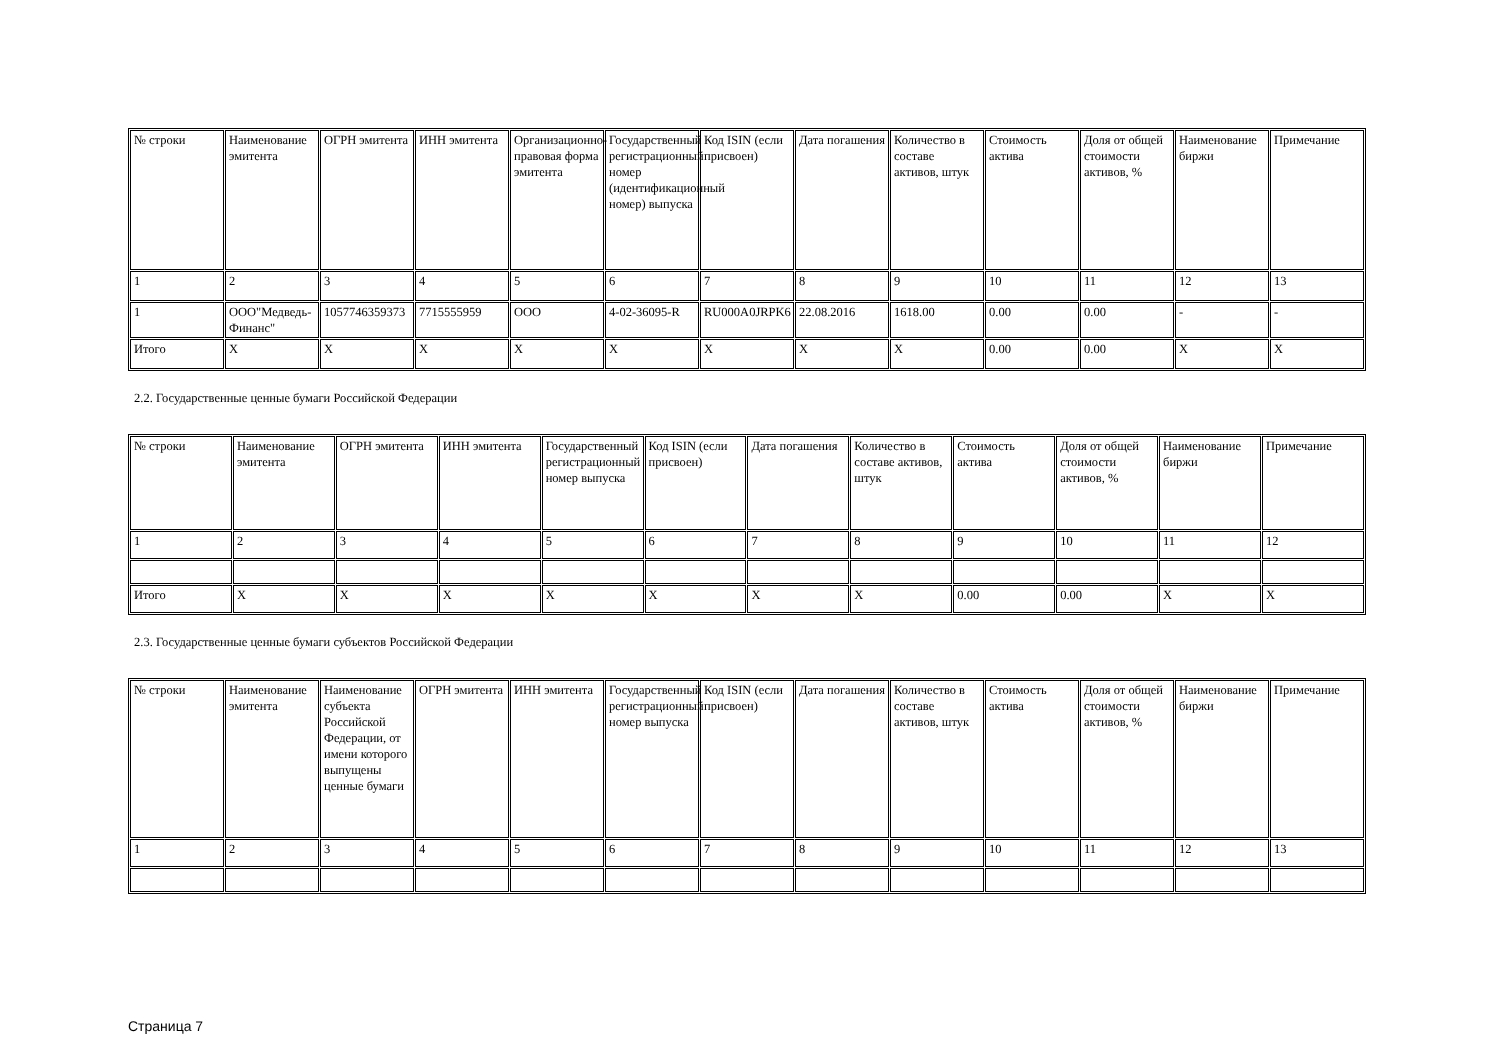| № строки | Наименование эмитента | ОГРН эмитента | ИНН эмитента | Организационно-правовая форма эмитента | Государственный регистрационный номер (идентификационный номер) выпуска | Код ISIN (если присвоен) | Дата погашения | Количество в составе активов, штук | Стоимость актива | Доля от общей стоимости активов, % | Наименование биржи | Примечание |
| --- | --- | --- | --- | --- | --- | --- | --- | --- | --- | --- | --- | --- |
| 1 | 2 | 3 | 4 | 5 | 6 | 7 | 8 | 9 | 10 | 11 | 12 | 13 |
| 1 | ООО"Медведь-Финанс" | 1057746359373 | 7715555959 | ООО | 4-02-36095-R | RU000A0JRPK6 | 22.08.2016 | 1618.00 | 0.00 | 0.00 | - | - |
| Итого | X | X | X | X | X | X | X | X | 0.00 | 0.00 | X | X |
2.2. Государственные ценные бумаги Российской Федерации
| № строки | Наименование эмитента | ОГРН эмитента | ИНН эмитента | Государственный регистрационный номер выпуска | Код ISIN (если присвоен) | Дата погашения | Количество в составе активов, штук | Стоимость актива | Доля от общей стоимости активов, % | Наименование биржи | Примечание |
| --- | --- | --- | --- | --- | --- | --- | --- | --- | --- | --- | --- |
| 1 | 2 | 3 | 4 | 5 | 6 | 7 | 8 | 9 | 10 | 11 | 12 |
| Итого | X | X | X | X | X | X | X | 0.00 | 0.00 | X | X |
2.3. Государственные ценные бумаги субъектов Российской Федерации
| № строки | Наименование эмитента | Наименование субъекта Российской Федерации, от имени которого выпущены ценные бумаги | ОГРН эмитента | ИНН эмитента | Государственный регистрационный номер выпуска | Код ISIN (если присвоен) | Дата погашения | Количество в составе активов, штук | Стоимость актива | Доля от общей стоимости активов, % | Наименование биржи | Примечание |
| --- | --- | --- | --- | --- | --- | --- | --- | --- | --- | --- | --- | --- |
| 1 | 2 | 3 | 4 | 5 | 6 | 7 | 8 | 9 | 10 | 11 | 12 | 13 |
Страница 7